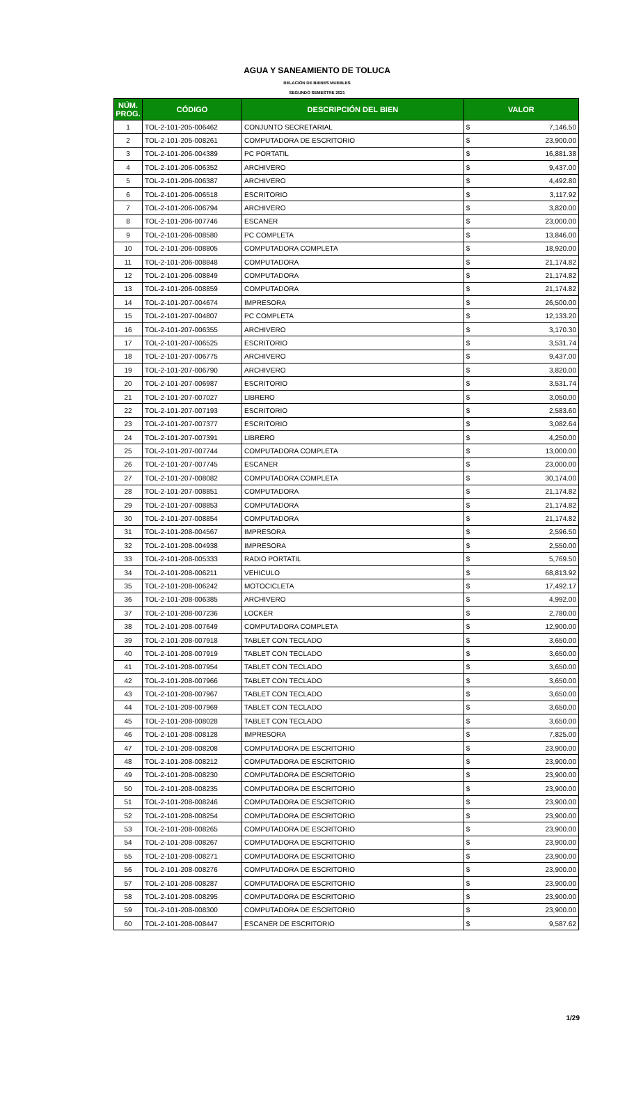AGUA Y SANEAMIENTO DE TOLUCA
RELACIÓN DE BIENES MUEBLES
SEGUNDO SEMESTRE 2021
| NÚM. PROG. | CÓDIGO | DESCRIPCIÓN DEL BIEN | VALOR | |
| --- | --- | --- | --- | --- |
| 1 | TOL-2-101-205-006462 | CONJUNTO SECRETARIAL | $ | 7,146.50 |
| 2 | TOL-2-101-205-008261 | COMPUTADORA DE ESCRITORIO | $ | 23,900.00 |
| 3 | TOL-2-101-206-004389 | PC PORTATIL | $ | 16,881.38 |
| 4 | TOL-2-101-206-006352 | ARCHIVERO | $ | 9,437.00 |
| 5 | TOL-2-101-206-006387 | ARCHIVERO | $ | 4,492.80 |
| 6 | TOL-2-101-206-006518 | ESCRITORIO | $ | 3,117.92 |
| 7 | TOL-2-101-206-006794 | ARCHIVERO | $ | 3,820.00 |
| 8 | TOL-2-101-206-007746 | ESCANER | $ | 23,000.00 |
| 9 | TOL-2-101-206-008580 | PC COMPLETA | $ | 13,846.00 |
| 10 | TOL-2-101-206-008805 | COMPUTADORA COMPLETA | $ | 18,920.00 |
| 11 | TOL-2-101-206-008848 | COMPUTADORA | $ | 21,174.82 |
| 12 | TOL-2-101-206-008849 | COMPUTADORA | $ | 21,174.82 |
| 13 | TOL-2-101-206-008859 | COMPUTADORA | $ | 21,174.82 |
| 14 | TOL-2-101-207-004674 | IMPRESORA | $ | 26,500.00 |
| 15 | TOL-2-101-207-004807 | PC COMPLETA | $ | 12,133.20 |
| 16 | TOL-2-101-207-006355 | ARCHIVERO | $ | 3,170.30 |
| 17 | TOL-2-101-207-006525 | ESCRITORIO | $ | 3,531.74 |
| 18 | TOL-2-101-207-006775 | ARCHIVERO | $ | 9,437.00 |
| 19 | TOL-2-101-207-006790 | ARCHIVERO | $ | 3,820.00 |
| 20 | TOL-2-101-207-006987 | ESCRITORIO | $ | 3,531.74 |
| 21 | TOL-2-101-207-007027 | LIBRERO | $ | 3,050.00 |
| 22 | TOL-2-101-207-007193 | ESCRITORIO | $ | 2,583.60 |
| 23 | TOL-2-101-207-007377 | ESCRITORIO | $ | 3,082.64 |
| 24 | TOL-2-101-207-007391 | LIBRERO | $ | 4,250.00 |
| 25 | TOL-2-101-207-007744 | COMPUTADORA COMPLETA | $ | 13,000.00 |
| 26 | TOL-2-101-207-007745 | ESCANER | $ | 23,000.00 |
| 27 | TOL-2-101-207-008082 | COMPUTADORA COMPLETA | $ | 30,174.00 |
| 28 | TOL-2-101-207-008851 | COMPUTADORA | $ | 21,174.82 |
| 29 | TOL-2-101-207-008853 | COMPUTADORA | $ | 21,174.82 |
| 30 | TOL-2-101-207-008854 | COMPUTADORA | $ | 21,174.82 |
| 31 | TOL-2-101-208-004567 | IMPRESORA | $ | 2,596.50 |
| 32 | TOL-2-101-208-004938 | IMPRESORA | $ | 2,550.00 |
| 33 | TOL-2-101-208-005333 | RADIO PORTATIL | $ | 5,769.50 |
| 34 | TOL-2-101-208-006211 | VEHICULO | $ | 68,813.92 |
| 35 | TOL-2-101-208-006242 | MOTOCICLETA | $ | 17,492.17 |
| 36 | TOL-2-101-208-006385 | ARCHIVERO | $ | 4,992.00 |
| 37 | TOL-2-101-208-007236 | LOCKER | $ | 2,780.00 |
| 38 | TOL-2-101-208-007649 | COMPUTADORA COMPLETA | $ | 12,900.00 |
| 39 | TOL-2-101-208-007918 | TABLET CON TECLADO | $ | 3,650.00 |
| 40 | TOL-2-101-208-007919 | TABLET CON TECLADO | $ | 3,650.00 |
| 41 | TOL-2-101-208-007954 | TABLET CON TECLADO | $ | 3,650.00 |
| 42 | TOL-2-101-208-007966 | TABLET CON TECLADO | $ | 3,650.00 |
| 43 | TOL-2-101-208-007967 | TABLET CON TECLADO | $ | 3,650.00 |
| 44 | TOL-2-101-208-007969 | TABLET CON TECLADO | $ | 3,650.00 |
| 45 | TOL-2-101-208-008028 | TABLET CON TECLADO | $ | 3,650.00 |
| 46 | TOL-2-101-208-008128 | IMPRESORA | $ | 7,825.00 |
| 47 | TOL-2-101-208-008208 | COMPUTADORA DE ESCRITORIO | $ | 23,900.00 |
| 48 | TOL-2-101-208-008212 | COMPUTADORA DE ESCRITORIO | $ | 23,900.00 |
| 49 | TOL-2-101-208-008230 | COMPUTADORA DE ESCRITORIO | $ | 23,900.00 |
| 50 | TOL-2-101-208-008235 | COMPUTADORA DE ESCRITORIO | $ | 23,900.00 |
| 51 | TOL-2-101-208-008246 | COMPUTADORA DE ESCRITORIO | $ | 23,900.00 |
| 52 | TOL-2-101-208-008254 | COMPUTADORA DE ESCRITORIO | $ | 23,900.00 |
| 53 | TOL-2-101-208-008265 | COMPUTADORA DE ESCRITORIO | $ | 23,900.00 |
| 54 | TOL-2-101-208-008267 | COMPUTADORA DE ESCRITORIO | $ | 23,900.00 |
| 55 | TOL-2-101-208-008271 | COMPUTADORA DE ESCRITORIO | $ | 23,900.00 |
| 56 | TOL-2-101-208-008276 | COMPUTADORA DE ESCRITORIO | $ | 23,900.00 |
| 57 | TOL-2-101-208-008287 | COMPUTADORA DE ESCRITORIO | $ | 23,900.00 |
| 58 | TOL-2-101-208-008295 | COMPUTADORA DE ESCRITORIO | $ | 23,900.00 |
| 59 | TOL-2-101-208-008300 | COMPUTADORA DE ESCRITORIO | $ | 23,900.00 |
| 60 | TOL-2-101-208-008447 | ESCANER DE ESCRITORIO | $ | 9,587.62 |
1/29